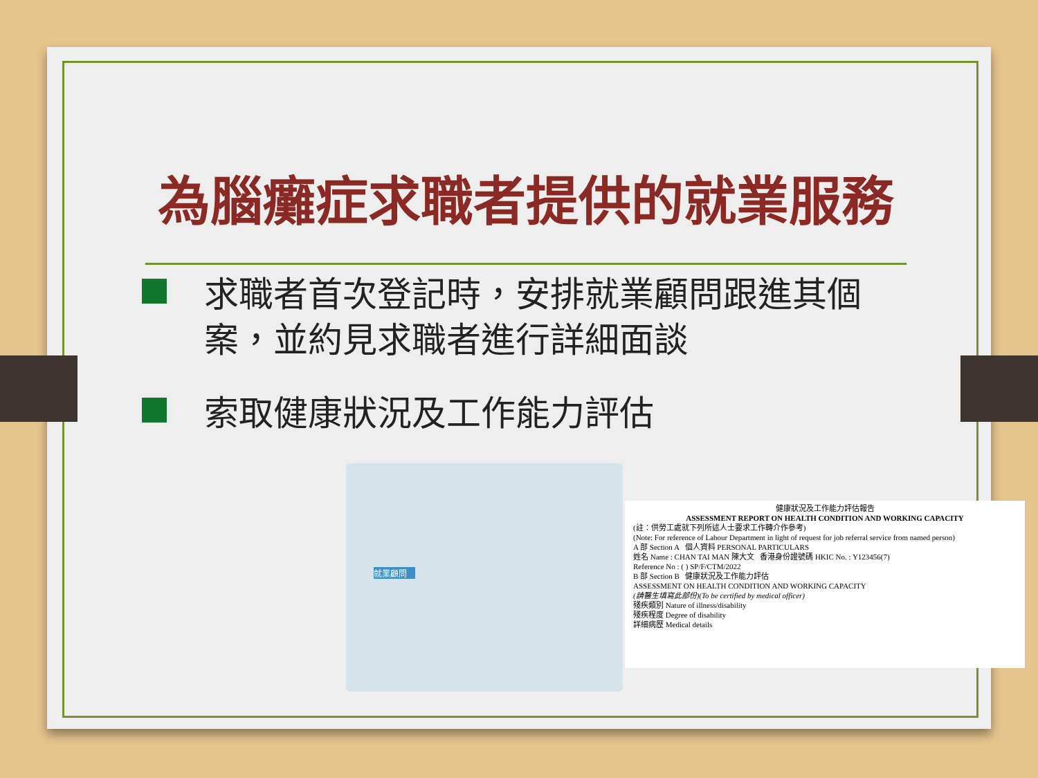為腦癱症求職者提供的就業服務
求職者首次登記時，安排就業顧問跟進其個案，並約見求職者進行詳細面談
索取健康狀況及工作能力評估
就業顧問
健康狀況及工作能力評估報告
ASSESSMENT REPORT ON HEALTH CONDITION AND WORKING CAPACITY
(註：供勞工處就下列所述人士要求工作轉介作參考)
(Note: For reference of Labour Department in light of request for job referral service from named person)
A 部 Section A 個人資料 PERSONAL PARTICULARS
姓名 Name : CHAN TAI MAN 陳大文 香港身份證號碼 HKIC No. : Y123456(7)
Reference No : ( ) SP/F/CTM/2022
B 部 Section B 健康狀況及工作能力評估
ASSESSMENT ON HEALTH CONDITION AND WORKING CAPACITY
(請醫生填寫此部份)(To be certified by medical officer)
殘疾類別 Nature of illness/disability
殘疾程度 Degree of disability
詳細病歷 Medical details